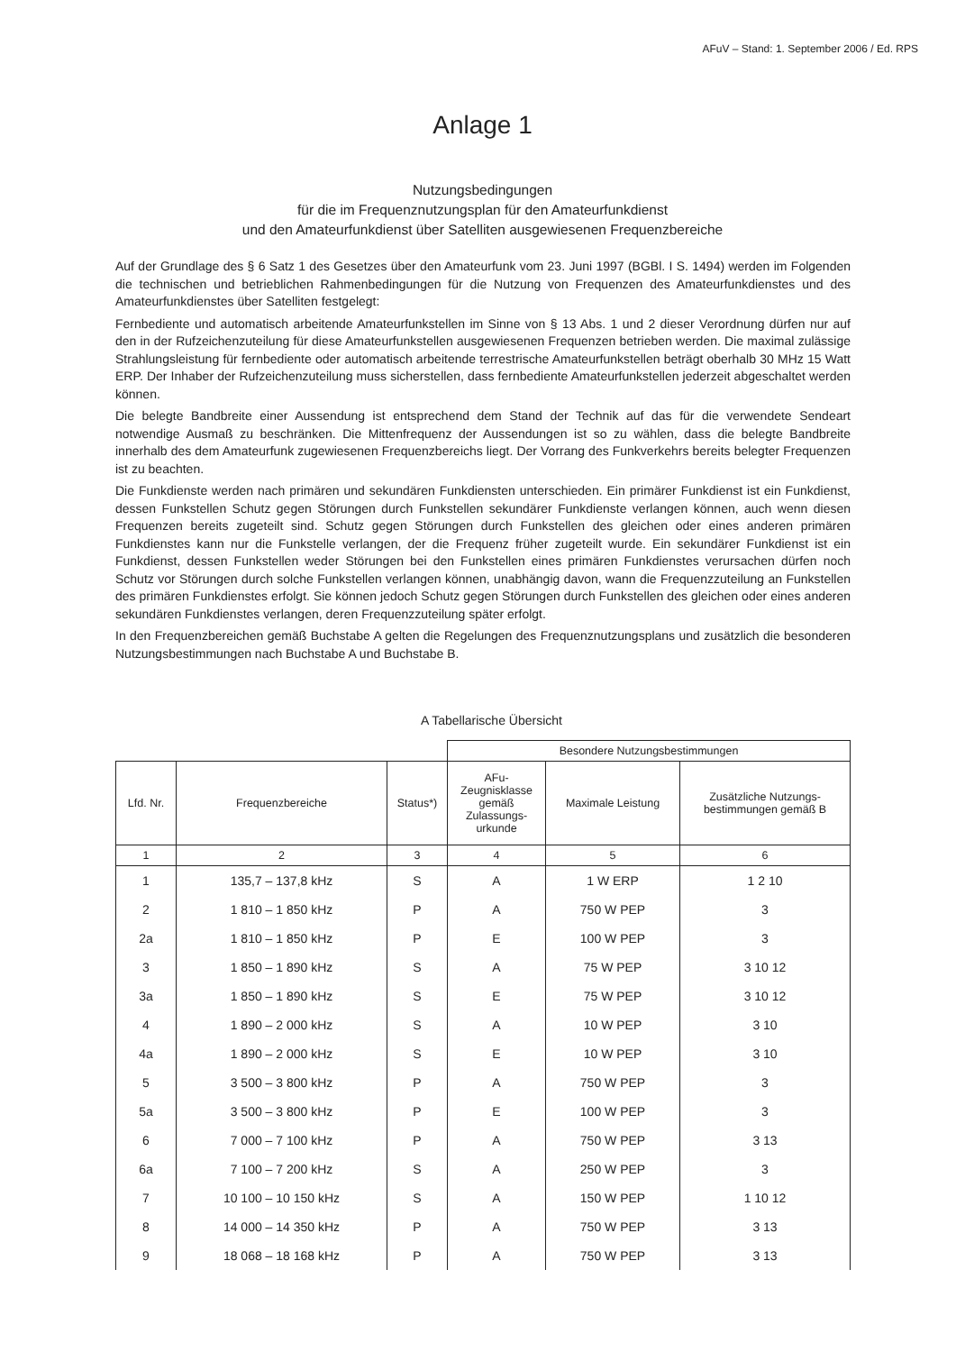AFuV – Stand: 1. September 2006 / Ed. RPS
Anlage 1
Nutzungsbedingungen
für die im Frequenznutzungsplan für den Amateurfunkdienst
und den Amateurfunkdienst über Satelliten ausgewiesenen Frequenzbereiche
Auf der Grundlage des § 6 Satz 1 des Gesetzes über den Amateurfunk vom 23. Juni 1997 (BGBl. I S. 1494) werden im Folgenden die technischen und betrieblichen Rahmenbedingungen für die Nutzung von Frequenzen des Amateurfunkdienstes und des Amateurfunkdienstes über Satelliten festgelegt:
Fernbediente und automatisch arbeitende Amateurfunkstellen im Sinne von § 13 Abs. 1 und 2 dieser Verordnung dürfen nur auf den in der Rufzeichenzuteilung für diese Amateurfunkstellen ausgewiesenen Frequenzen betrieben werden. Die maximal zulässige Strahlungsleistung für fernbediente oder automatisch arbeitende terrestrische Amateurfunkstellen beträgt oberhalb 30 MHz 15 Watt ERP. Der Inhaber der Rufzeichenzuteilung muss sicherstellen, dass fernbediente Amateurfunkstellen jederzeit abgeschaltet werden können.
Die belegte Bandbreite einer Aussendung ist entsprechend dem Stand der Technik auf das für die verwendete Sendeart notwendige Ausmaß zu beschränken. Die Mittenfrequenz der Aussendungen ist so zu wählen, dass die belegte Bandbreite innerhalb des dem Amateurfunk zugewiesenen Frequenzbereichs liegt. Der Vorrang des Funkverkehrs bereits belegter Frequenzen ist zu beachten.
Die Funkdienste werden nach primären und sekundären Funkdiensten unterschieden. Ein primärer Funkdienst ist ein Funkdienst, dessen Funkstellen Schutz gegen Störungen durch Funkstellen sekundärer Funkdienste verlangen können, auch wenn diesen Frequenzen bereits zugeteilt sind. Schutz gegen Störungen durch Funkstellen des gleichen oder eines anderen primären Funkdienstes kann nur die Funkstelle verlangen, der die Frequenz früher zugeteilt wurde. Ein sekundärer Funkdienst ist ein Funkdienst, dessen Funkstellen weder Störungen bei den Funkstellen eines primären Funkdienstes verursachen dürfen noch Schutz vor Störungen durch solche Funkstellen verlangen können, unabhängig davon, wann die Frequenzzuteilung an Funkstellen des primären Funkdienstes erfolgt. Sie können jedoch Schutz gegen Störungen durch Funkstellen des gleichen oder eines anderen sekundären Funkdienstes verlangen, deren Frequenzzuteilung später erfolgt.
In den Frequenzbereichen gemäß Buchstabe A gelten die Regelungen des Frequenznutzungsplans und zusätzlich die besonderen Nutzungsbestimmungen nach Buchstabe A und Buchstabe B.
A Tabellarische Übersicht
| | | | Besondere Nutzungsbestimmungen | | |
| --- | --- | --- | --- | --- | --- |
| Lfd. Nr. | Frequenzbereiche | Status*) | AFu- Zeugnisklasse gemäß Zulassungs- urkunde | Maximale Leistung | Zusätzliche Nutzungs- bestimmungen gemäß B |
| 1 | 2 | 3 | 4 | 5 | 6 |
| 1 | 135,7 – 137,8 kHz | S | A | 1 W ERP | 1 2 10 |
| 2 | 1 810 – 1 850 kHz | P | A | 750 W PEP | 3 |
| 2a | 1 810 – 1 850 kHz | P | E | 100 W PEP | 3 |
| 3 | 1 850 – 1 890 kHz | S | A | 75 W PEP | 3 10 12 |
| 3a | 1 850 – 1 890 kHz | S | E | 75 W PEP | 3 10 12 |
| 4 | 1 890 – 2 000 kHz | S | A | 10 W PEP | 3 10 |
| 4a | 1 890 – 2 000 kHz | S | E | 10 W PEP | 3 10 |
| 5 | 3 500 – 3 800 kHz | P | A | 750 W PEP | 3 |
| 5a | 3 500 – 3 800 kHz | P | E | 100 W PEP | 3 |
| 6 | 7 000 – 7 100 kHz | P | A | 750 W PEP | 3 13 |
| 6a | 7 100 – 7 200 kHz | S | A | 250 W PEP | 3 |
| 7 | 10 100 – 10 150 kHz | S | A | 150 W PEP | 1 10 12 |
| 8 | 14 000 – 14 350 kHz | P | A | 750 W PEP | 3 13 |
| 9 | 18 068 – 18 168 kHz | P | A | 750 W PEP | 3 13 |